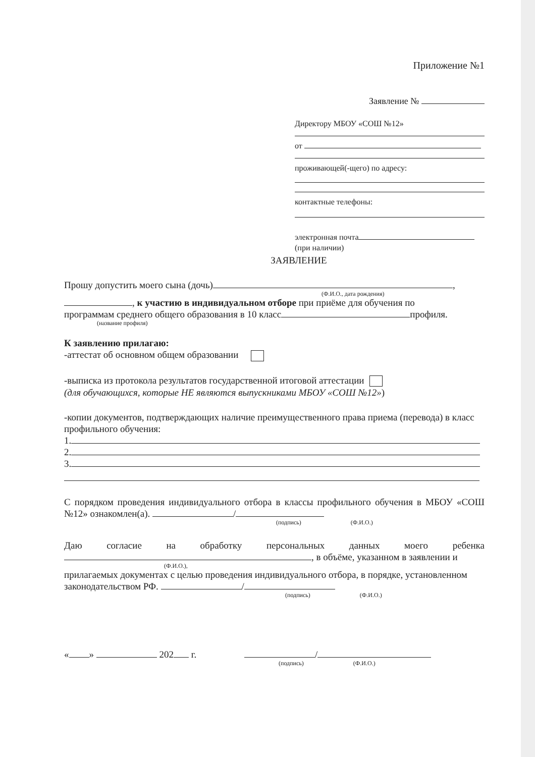Приложение №1
Заявление №
Директору МБОУ «СОШ №12»
от
проживающей(-щего) по адресу:
контактные телефоны:
электронная почта
(при наличии)
ЗАЯВЛЕНИЕ
Прошу допустить моего сына (дочь) ,
(Ф.И.О., дата рождения)
, к участию в индивидуальном отборе при приёме для обучения по
программам среднего общего образования в 10 класс профиля.
(название профиля)
К заявлению прилагаю:
-аттестат об основном общем образовании
-выписка из протокола результатов государственной итоговой аттестации
(для обучающихся, которые НЕ являются выпускниками МБОУ «СОШ №12»)
-копии документов, подтверждающих наличие преимущественного права приема (перевода) в класс профильного обучения:
1.
2.
3.
С порядком проведения индивидуального отбора в классы профильного обучения в МБОУ «СОШ №12» ознакомлен(а). /
(подпись) (Ф.И.О.)
Даю согласие на обработку персональных данных моего ребенка
, в объёме, указанном в заявлении и
(Ф.И.О.),
прилагаемых документах с целью проведения индивидуального отбора, в порядке, установленном законодательством РФ. /
(подпись) (Ф.И.О.)
« » 202 г. /
(подпись) (Ф.И.О.)